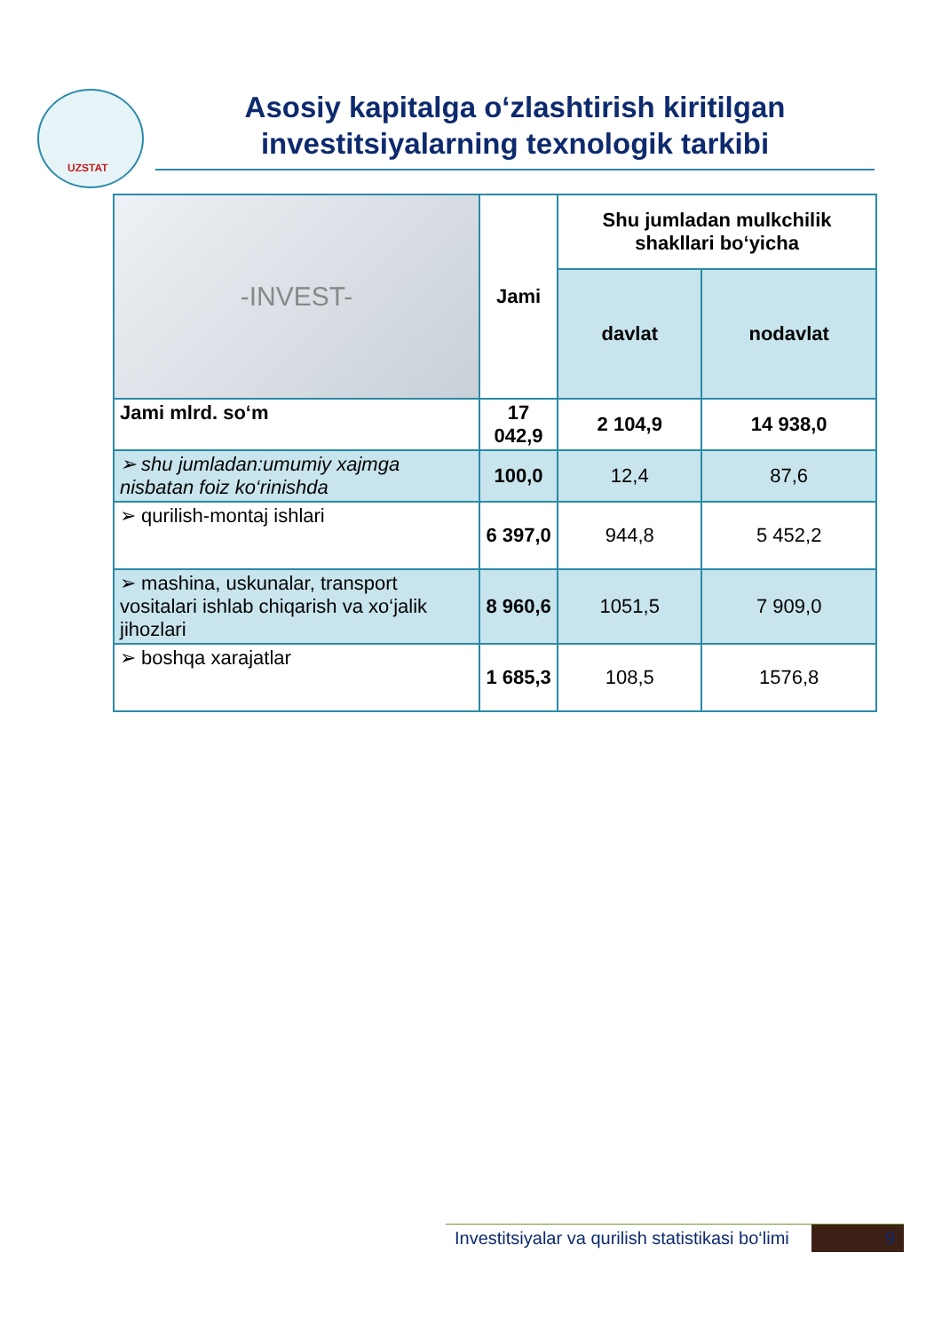UZSTAT
Asosiy kapitalga o‘zlashtirish kiritilgan investitsiyalarning texnologik tarkibi
| -INVEST- | Jami | Shu jumladan mulkchilik shakllari bo‘yicha | |
| | | davlat | nodavlat |
| Jami mlrd. so‘m | 17 042,9 | 2 104,9 | 14 938,0 |
| ➢ shu jumladan:umumiy xajmga nisbatan foiz ko‘rinishda | 100,0 | 12,4 | 87,6 |
| ➢ qurilish-montaj ishlari | 6 397,0 | 944,8 | 5 452,2 |
| ➢ mashina, uskunalar, transport vositalari ishlab chiqarish va xo‘jalik jihozlari | 8 960,6 | 1051,5 | 7 909,0 |
| ➢ boshqa xarajatlar | 1 685,3 | 108,5 | 1576,8 |
Investitsiyalar va qurilish statistikasi bo‘limi 9